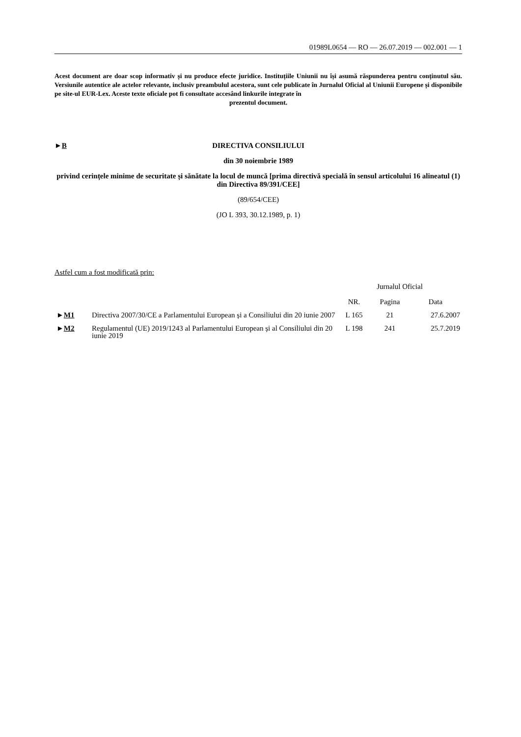01989L0654 — RO — 26.07.2019 — 002.001 — 1
Acest document are doar scop informativ și nu produce efecte juridice. Instituțiile Uniunii nu își asumă răspunderea pentru conținutul său. Versiunile autentice ale actelor relevante, inclusiv preambulul acestora, sunt cele publicate în Jurnalul Oficial al Uniunii Europene și disponibile pe site-ul EUR-Lex. Aceste texte oficiale pot fi consultate accesând linkurile integrate în
prezentul document.
►B
DIRECTIVA CONSILIULUI
din 30 noiembrie 1989
privind cerințele minime de securitate și sănătate la locul de muncă [prima directivă specială în sensul articolului 16 alineatul (1) din Directiva 89/391/CEE]
(89/654/CEE)
(JO L 393, 30.12.1989, p. 1)
Astfel cum a fost modificată prin:
| | | Jurnalul Oficial | | |
| | | NR. | Pagina | Data |
| ► M1 | Directiva 2007/30/CE a Parlamentului European și a Consiliului din 20 iunie 2007 | L 165 | 21 | 27.6.2007 |
| ► M2 | Regulamentul (UE) 2019/1243 al Parlamentului European și al Consiliului din 20 iunie 2019 | L 198 | 241 | 25.7.2019 |